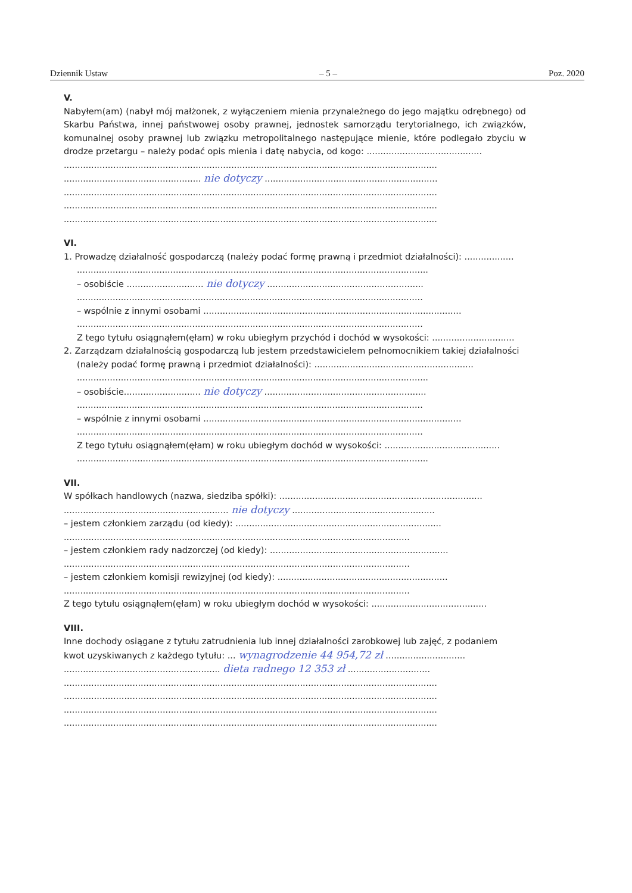Dziennik Ustaw – 5 – Poz. 2020
V.
Nabyłem(am) (nabył mój małżonek, z wyłączeniem mienia przynależnego do jego majątku odrębnego) od Skarbu Państwa, innej państwowej osoby prawnej, jednostek samorządu terytorialnego, ich związków, komunalnej osoby prawnej lub związku metropolitalnego następujące mienie, które podlegało zbyciu w drodze przetargu – należy podać opis mienia i datę nabycia, od kogo: ..........................................
........................................................................................................................................
.................................................. nie dotyczy ...............................................................
........................................................................................................................................
........................................................................................................................................
........................................................................................................................................
VI.
1. Prowadzę działalność gospodarczą (należy podać formę prawną i przedmiot działalności): ..................
................................................................................................................................
– osobiście ............................ nie dotyczy .........................................................
..............................................................................................................................
– wspólnie z innymi osobami ..............................................................................................
..............................................................................................................................
Z tego tytułu osiągnąłem(ęłam) w roku ubiegłym przychód i dochód w wysokości: ..............................
2. Zarządzam działalnością gospodarczą lub jestem przedstawicielem pełnomocnikiem takiej działalności
(należy podać formę prawną i przedmiot działalności): ..........................................................
................................................................................................................................
– osobiście............................ nie dotyczy ...........................................................
..............................................................................................................................
– wspólnie z innymi osobami ..............................................................................................
..............................................................................................................................
Z tego tytułu osiągnąłem(ęłam) w roku ubiegłym dochód w wysokości: ..........................................
................................................................................................................................
VII.
W spółkach handlowych (nazwa, siedziba spółki): ..........................................................................
............................................................ nie dotyczy ....................................................
– jestem członkiem zarządu (od kiedy): ...........................................................................
..............................................................................................................................
– jestem członkiem rady nadzorczej (od kiedy): .................................................................
..............................................................................................................................
– jestem członkiem komisji rewizyjnej (od kiedy): ..............................................................
..............................................................................................................................
Z tego tytułu osiągnąłem(ęłam) w roku ubiegłym dochód w wysokości: ..........................................
VIII.
Inne dochody osiągane z tytułu zatrudnienia lub innej działalności zarobkowej lub zajęć, z podaniem
kwot uzyskiwanych z każdego tytułu: ... wynagrodzenie 44 954,72 zł .............................
......................................................... dieta radnego 12 353 zł ..............................
........................................................................................................................................
........................................................................................................................................
........................................................................................................................................
........................................................................................................................................